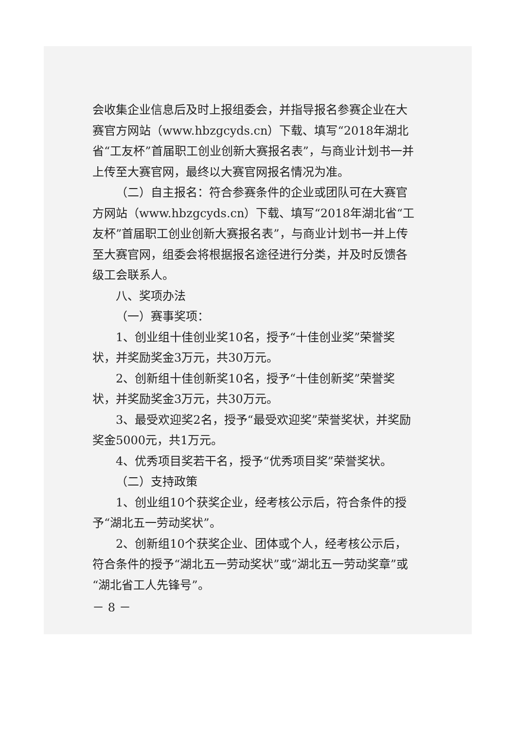会收集企业信息后及时上报组委会，并指导报名参赛企业在大赛官方网站（www.hbzgcyds.cn）下载、填写“2018年湖北省“工友杯”首届职工创业创新大赛报名表”，与商业计划书一并上传至大赛官网，最终以大赛官网报名情况为准。
（二）自主报名：符合参赛条件的企业或团队可在大赛官方网站（www.hbzgcyds.cn）下载、填写“2018年湖北省“工友杯”首届职工创业创新大赛报名表”，与商业计划书一并上传至大赛官网，组委会将根据报名途径进行分类，并及时反馈各级工会联系人。
八、奖项办法
（一）赛事奖项：
1、创业组十佳创业奖10名，授予“十佳创业奖”荣誉奖状，并奖励奖金3万元，共30万元。
2、创新组十佳创新奖10名，授予“十佳创新奖”荣誉奖状，并奖励奖金3万元，共30万元。
3、最受欢迎奖2名，授予“最受欢迎奖”荣誉奖状，并奖励奖金5000元，共1万元。
4、优秀项目奖若干名，授予“优秀项目奖”荣誉奖状。
（二）支持政策
1、创业组10个获奖企业，经考核公示后，符合条件的授予“湖北五一劳动奖状”。
2、创新组10个获奖企业、团体或个人，经考核公示后，符合条件的授予“湖北五一劳动奖状”或“湖北五一劳动奖章”或“湖北省工人先锋号”。
－ 8 －